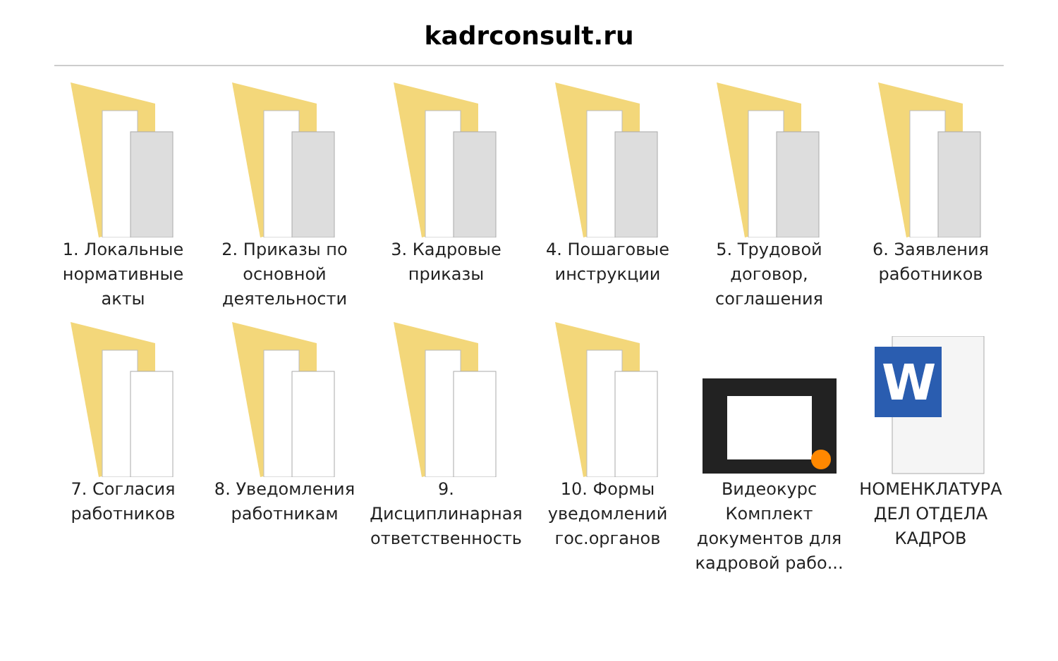kadrconsult.ru
1. Локальные нормативные акты
2. Приказы по основной деятельности
3. Кадровые приказы
4. Пошаговые инструкции
5. Трудовой договор, соглашения
6. Заявления работников
7. Согласия работников
8. Уведомления работникам
9. Дисциплинарная ответственность
10. Формы уведомлений гос.органов
Видеокурс Комплект документов для кадровой рабо...
W
НОМЕНКЛАТУРА ДЕЛ ОТДЕЛА КАДРОВ